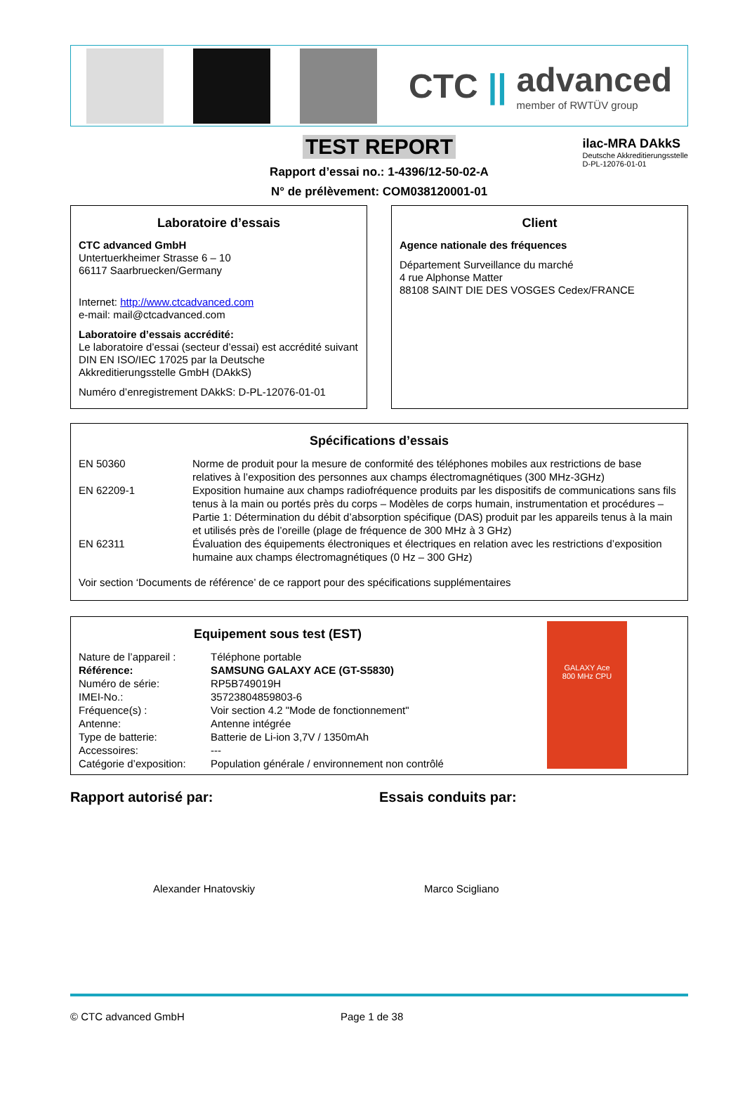CTC || advanced
member of RWTÜV group
TEST REPORT
Rapport d’essai no.: 1-4396/12-50-02-A
N° de prélèvement: COM038120001-01
ilac-MRA DAkkS
Deutsche Akkreditierungsstelle
D-PL-12076-01-01
Laboratoire d’essais
CTC advanced GmbH
Untertuerkheimer Strasse 6 – 10
66117 Saarbruecken/Germany
Internet: http://www.ctcadvanced.com
e-mail: mail@ctcadvanced.com
Laboratoire d’essais accrédité:
Le laboratoire d’essai (secteur d’essai) est accrédité suivant DIN EN ISO/IEC 17025 par la Deutsche Akkreditierungsstelle GmbH (DAkkS)
Numéro d’enregistrement DAkkS: D-PL-12076-01-01
Client
Agence nationale des fréquences
Département Surveillance du marché
4 rue Alphonse Matter
88108 SAINT DIE DES VOSGES Cedex/FRANCE
Spécifications d’essais
| EN 50360 | Norme de produit pour la mesure de conformité des téléphones mobiles aux restrictions de base relatives à l’exposition des personnes aux champs électromagnétiques (300 MHz-3GHz) |
| EN 62209-1 | Exposition humaine aux champs radiofréquence produits par les dispositifs de communications sans fils tenus à la main ou portés près du corps – Modèles de corps humain, instrumentation et procédures – Partie 1: Détermination du débit d’absorption spécifique (DAS) produit par les appareils tenus à la main et utilisés près de l’oreille (plage de fréquence de 300 MHz à 3 GHz) |
| EN 62311 | Évaluation des équipements électroniques et électriques en relation avec les restrictions d’exposition humaine aux champs électromagnétiques (0 Hz – 300 GHz) |
Voir section ‘Documents de référence’ de ce rapport pour des spécifications supplémentaires
Equipement sous test (EST)
| Nature de l’appareil : | Téléphone portable |
| Référence: | SAMSUNG GALAXY ACE (GT-S5830) |
| Numéro de série: | RP5B749019H |
| IMEI-No.: | 35723804859803-6 |
| Fréquence(s) : | Voir section 4.2 "Mode de fonctionnement" |
| Antenne: | Antenne intégrée |
| Type de batterie: | Batterie de Li-ion 3,7V / 1350mAh |
| Accessoires: | --- |
| Catégorie d’exposition: | Population générale / environnement non contrôlé |
GALAXY Ace
800 MHz CPU
Rapport autorisé par:
Alexander Hnatovskiy
Essais conduits par:
Marco Scigliano
© CTC advanced GmbH Page 1 de 38